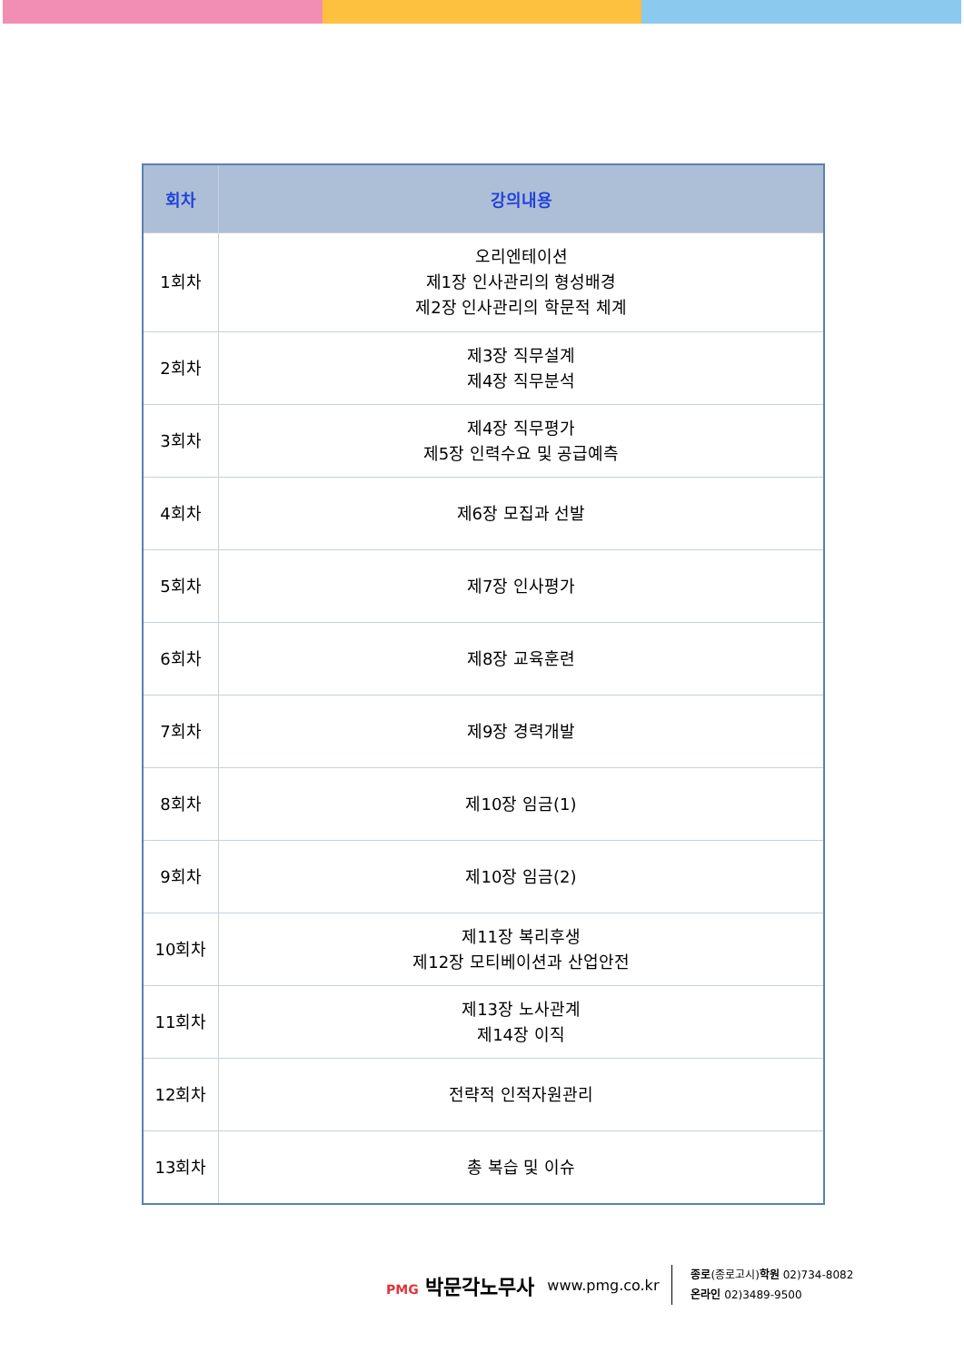| 회차 | 강의내용 |
| --- | --- |
| 1회차 | 오리엔테이션 제1장 인사관리의 형성배경 제2장 인사관리의 학문적 체계 |
| 2회차 | 제3장 직무설계 제4장 직무분석 |
| 3회차 | 제4장 직무평가 제5장 인력수요 및 공급예측 |
| 4회차 | 제6장 모집과 선발 |
| 5회차 | 제7장 인사평가 |
| 6회차 | 제8장 교육훈련 |
| 7회차 | 제9장 경력개발 |
| 8회차 | 제10장 임금(1) |
| 9회차 | 제10장 임금(2) |
| 10회차 | 제11장 복리후생 제12장 모티베이션과 산업안전 |
| 11회차 | 제13장 노사관계 제14장 이직 |
| 12회차 | 전략적 인적자원관리 |
| 13회차 | 총 복습 및 이슈 |
PMG 박문각노무사
www.pmg.co.kr
종로(종로고시)학원 02)734-8082
온라인 02)3489-9500